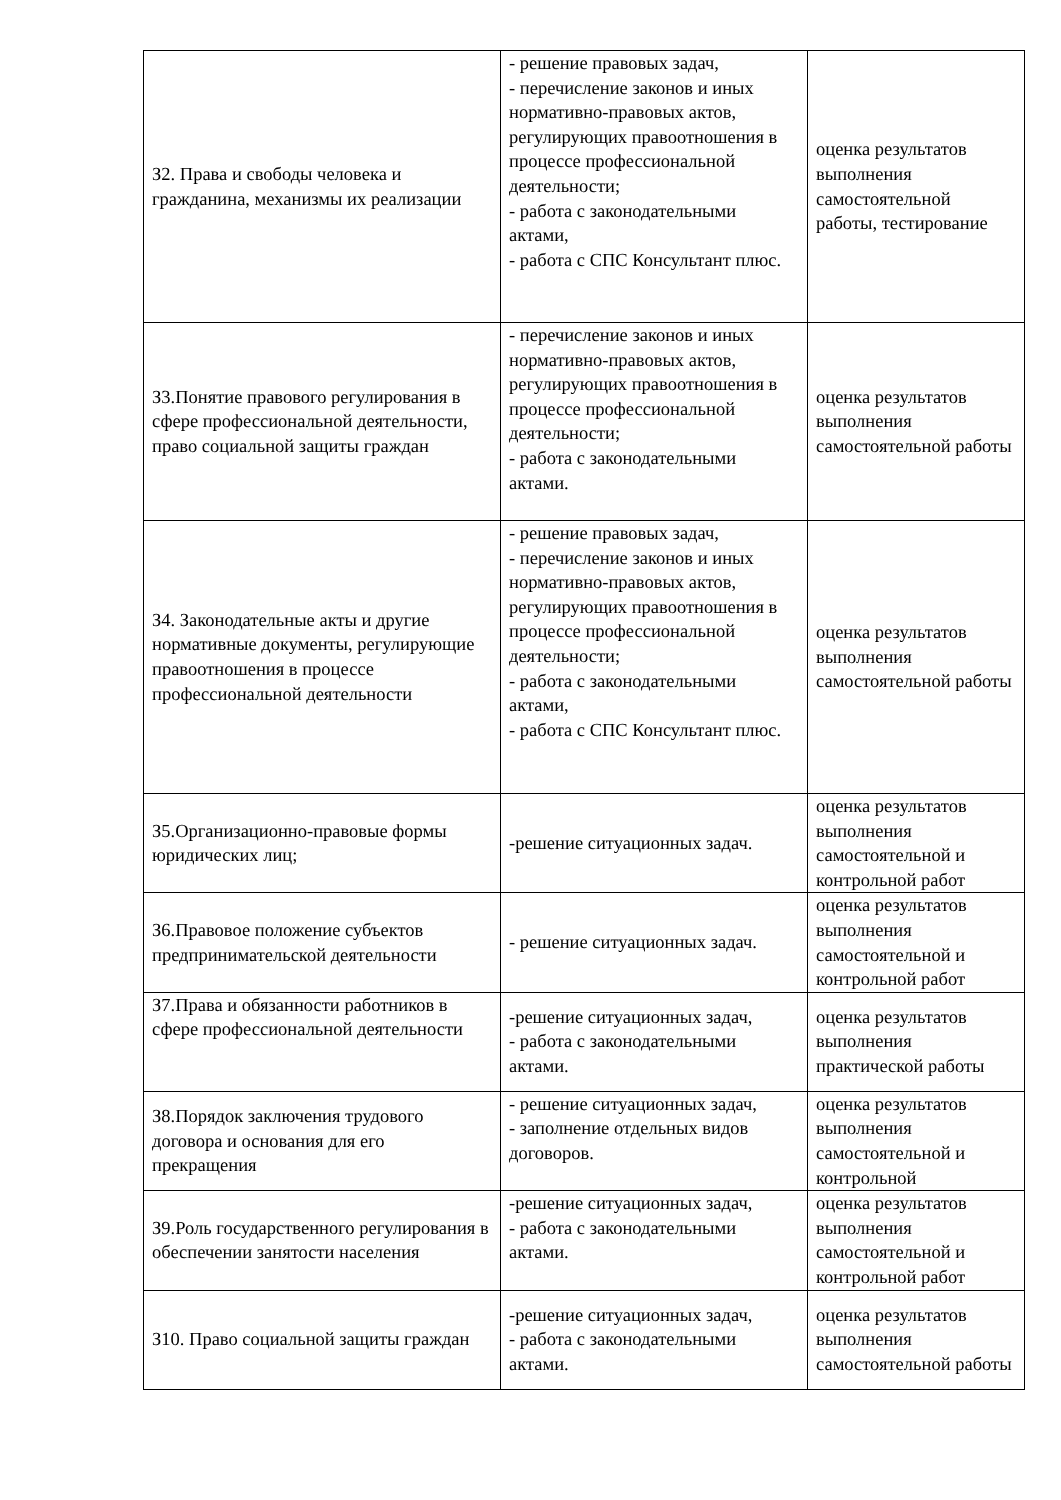| З2. Права и свободы человека и гражданина, механизмы их реализации | - решение правовых задач, - перечисление законов и иных нормативно-правовых актов, регулирующих правоотношения в процессе профессиональной деятельности; - работа с законодательными актами, - работа с СПС Консультант плюс. | оценка результатов выполнения самостоятельной работы, тестирование |
| З3.Понятие правового регулирования в сфере профессиональной деятельности, право социальной защиты граждан | - перечисление законов и иных нормативно-правовых актов, регулирующих правоотношения в процессе профессиональной деятельности; - работа с законодательными актами. | оценка результатов выполнения самостоятельной работы |
| З4. Законодательные акты и другие нормативные документы, регулирующие правоотношения в процессе профессиональной деятельности | - решение правовых задач, - перечисление законов и иных нормативно-правовых актов, регулирующих правоотношения в процессе профессиональной деятельности; - работа с законодательными актами, - работа с СПС Консультант плюс. | оценка результатов выполнения самостоятельной работы |
| З5.Организационно-правовые формы юридических лиц; | -решение ситуационных задач. | оценка результатов выполнения самостоятельной и контрольной работ |
| З6.Правовое положение субъектов предпринимательской деятельности | - решение ситуационных задач. | оценка результатов выполнения самостоятельной и контрольной работ |
| З7.Права и обязанности работников в сфере профессиональной деятельности | -решение ситуационных задач, - работа с законодательными актами. | оценка результатов выполнения практической работы |
| З8.Порядок заключения трудового договора и основания для его прекращения | - решение ситуационных задач, - заполнение отдельных видов договоров. | оценка результатов выполнения самостоятельной и контрольной |
| З9.Роль государственного регулирования в обеспечении занятости населения | -решение ситуационных задач, - работа с законодательными актами. | оценка результатов выполнения самостоятельной и контрольной работ |
| З10. Право социальной защиты граждан | -решение ситуационных задач, - работа с законодательными актами. | оценка результатов выполнения самостоятельной работы |